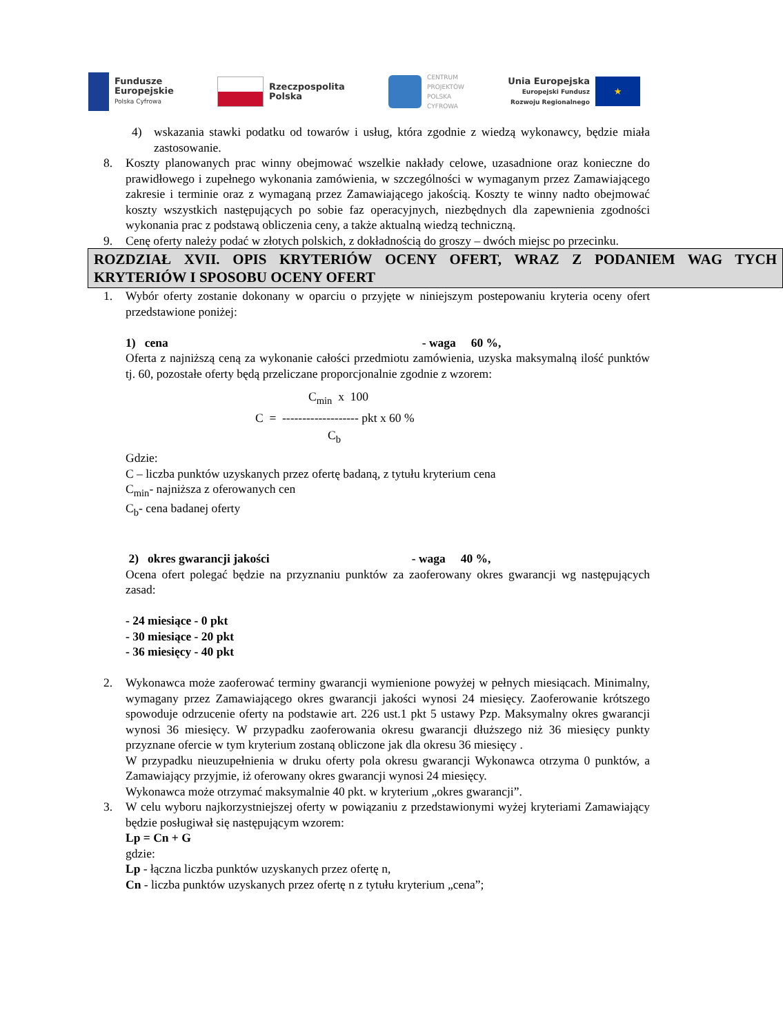Fundusze
Europejskie
Polska Cyfrowa
Rzeczpospolita
Polska
CENTRUM
PROJEKTÓW
POLSKA
CYFROWA
Unia Europejska
Europejski Fundusz
Rozwoju Regionalnego
★
4) wskazania stawki podatku od towarów i usług, która zgodnie z wiedzą wykonawcy, będzie miała zastosowanie.
8. Koszty planowanych prac winny obejmować wszelkie nakłady celowe, uzasadnione oraz konieczne do prawidłowego i zupełnego wykonania zamówienia, w szczególności w wymaganym przez Zamawiającego zakresie i terminie oraz z wymaganą przez Zamawiającego jakością. Koszty te winny nadto obejmować koszty wszystkich następujących po sobie faz operacyjnych, niezbędnych dla zapewnienia zgodności wykonania prac z podstawą obliczenia ceny, a także aktualną wiedzą techniczną.
9. Cenę oferty należy podać w złotych polskich, z dokładnością do groszy – dwóch miejsc po przecinku.
ROZDZIAŁ XVII. OPIS KRYTERIÓW OCENY OFERT, WRAZ Z PODANIEM WAG TYCH KRYTERIÓW I SPOSOBU OCENY OFERT
1. Wybór oferty zostanie dokonany w oparciu o przyjęte w niniejszym postepowaniu kryteria oceny ofert przedstawione poniżej:
1) cena - waga 60 %,
Oferta z najniższą ceną za wykonanie całości przedmiotu zamówienia, uzyska maksymalną ilość punktów tj. 60, pozostałe oferty będą przeliczane proporcjonalnie zgodnie z wzorem:
C<sub>min</sub> x 100
C = ------------------- pkt x 60 %
C<sub>b</sub>
Gdzie:
C – liczba punktów uzyskanych przez ofertę badaną, z tytułu kryterium cena
C<sub>min</sub>- najniższa z oferowanych cen
C<sub>b</sub>- cena badanej oferty
2) okres gwarancji jakości - waga 40 %,
Ocena ofert polegać będzie na przyznaniu punktów za zaoferowany okres gwarancji wg następujących zasad:
- 24 miesiące - 0 pkt
- 30 miesiące - 20 pkt
- 36 miesięcy - 40 pkt
2. Wykonawca może zaoferować terminy gwarancji wymienione powyżej w pełnych miesiącach. Minimalny, wymagany przez Zamawiającego okres gwarancji jakości wynosi 24 miesięcy. Zaoferowanie krótszego spowoduje odrzucenie oferty na podstawie art. 226 ust.1 pkt 5 ustawy Pzp. Maksymalny okres gwarancji wynosi 36 miesięcy. W przypadku zaoferowania okresu gwarancji dłuższego niż 36 miesięcy punkty przyznane ofercie w tym kryterium zostaną obliczone jak dla okresu 36 miesięcy .
W przypadku nieuzupełnienia w druku oferty pola okresu gwarancji Wykonawca otrzyma 0 punktów, a Zamawiający przyjmie, iż oferowany okres gwarancji wynosi 24 miesięcy.
Wykonawca może otrzymać maksymalnie 40 pkt. w kryterium „okres gwarancji”.
3. W celu wyboru najkorzystniejszej oferty w powiązaniu z przedstawionymi wyżej kryteriami Zamawiający będzie posługiwał się następującym wzorem:
Lp = Cn + G
gdzie:
Lp - łączna liczba punktów uzyskanych przez ofertę n,
Cn - liczba punktów uzyskanych przez ofertę n z tytułu kryterium „cena”;